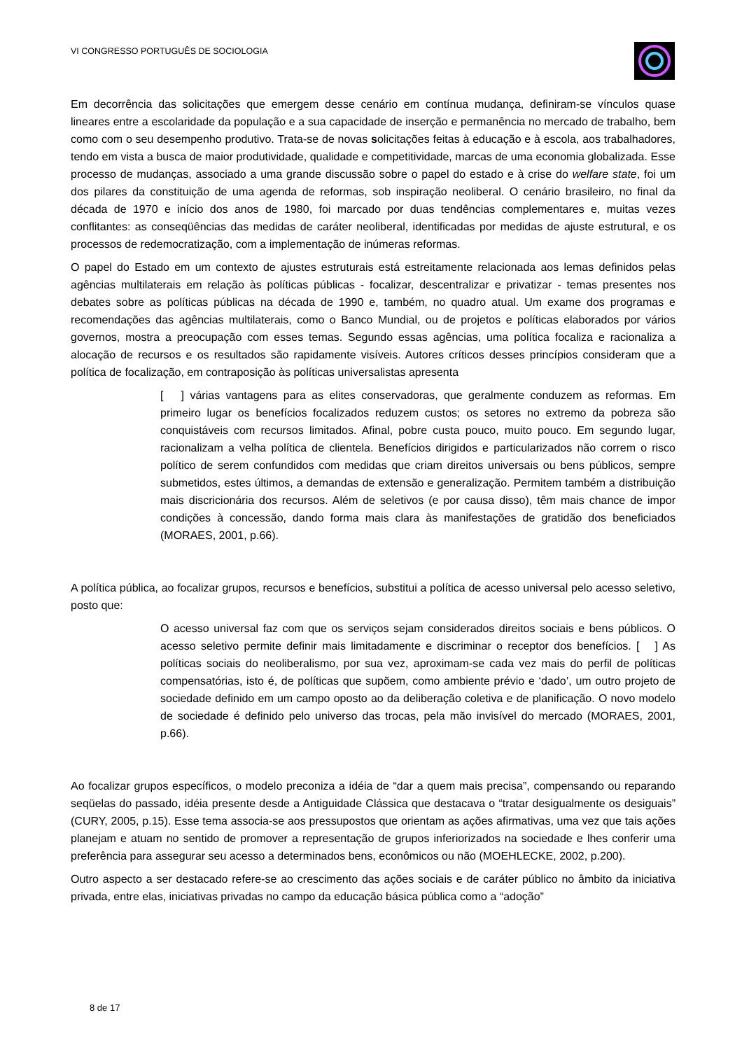VI CONGRESSO PORTUGUÊS DE SOCIOLOGIA
Em decorrência das solicitações que emergem desse cenário em contínua mudança, definiram-se vínculos quase lineares entre a escolaridade da população e a sua capacidade de inserção e permanência no mercado de trabalho, bem como com o seu desempenho produtivo. Trata-se de novas solicitações feitas à educação e à escola, aos trabalhadores, tendo em vista a busca de maior produtividade, qualidade e competitividade, marcas de uma economia globalizada. Esse processo de mudanças, associado a uma grande discussão sobre o papel do estado e à crise do welfare state, foi um dos pilares da constituição de uma agenda de reformas, sob inspiração neoliberal. O cenário brasileiro, no final da década de 1970 e início dos anos de 1980, foi marcado por duas tendências complementares e, muitas vezes conflitantes: as conseqüências das medidas de caráter neoliberal, identificadas por medidas de ajuste estrutural, e os processos de redemocratização, com a implementação de inúmeras reformas.
O papel do Estado em um contexto de ajustes estruturais está estreitamente relacionada aos lemas definidos pelas agências multilaterais em relação às políticas públicas - focalizar, descentralizar e privatizar - temas presentes nos debates sobre as políticas públicas na década de 1990 e, também, no quadro atual. Um exame dos programas e recomendações das agências multilaterais, como o Banco Mundial, ou de projetos e políticas elaborados por vários governos, mostra a preocupação com esses temas. Segundo essas agências, uma política focaliza e racionaliza a alocação de recursos e os resultados são rapidamente visíveis. Autores críticos desses princípios consideram que a política de focalização, em contraposição às políticas universalistas apresenta
[ ] várias vantagens para as elites conservadoras, que geralmente conduzem as reformas. Em primeiro lugar os benefícios focalizados reduzem custos; os setores no extremo da pobreza são conquistáveis com recursos limitados. Afinal, pobre custa pouco, muito pouco. Em segundo lugar, racionalizam a velha política de clientela. Benefícios dirigidos e particularizados não correm o risco político de serem confundidos com medidas que criam direitos universais ou bens públicos, sempre submetidos, estes últimos, a demandas de extensão e generalização. Permitem também a distribuição mais discricionária dos recursos. Além de seletivos (e por causa disso), têm mais chance de impor condições à concessão, dando forma mais clara às manifestações de gratidão dos beneficiados (MORAES, 2001, p.66).
A política pública, ao focalizar grupos, recursos e benefícios, substitui a política de acesso universal pelo acesso seletivo, posto que:
O acesso universal faz com que os serviços sejam considerados direitos sociais e bens públicos. O acesso seletivo permite definir mais limitadamente e discriminar o receptor dos benefícios. [ ] As políticas sociais do neoliberalismo, por sua vez, aproximam-se cada vez mais do perfil de políticas compensatórias, isto é, de políticas que supõem, como ambiente prévio e ‘dado’, um outro projeto de sociedade definido em um campo oposto ao da deliberação coletiva e de planificação. O novo modelo de sociedade é definido pelo universo das trocas, pela mão invisível do mercado (MORAES, 2001, p.66).
Ao focalizar grupos específicos, o modelo preconiza a idéia de “dar a quem mais precisa”, compensando ou reparando seqüelas do passado, idéia presente desde a Antiguidade Clássica que destacava o “tratar desigualmente os desiguais” (CURY, 2005, p.15). Esse tema associa-se aos pressupostos que orientam as ações afirmativas, uma vez que tais ações planejam e atuam no sentido de promover a representação de grupos inferiorizados na sociedade e lhes conferir uma preferência para assegurar seu acesso a determinados bens, econômicos ou não (MOEHLECKE, 2002, p.200).
Outro aspecto a ser destacado refere-se ao crescimento das ações sociais e de caráter público no âmbito da iniciativa privada, entre elas, iniciativas privadas no campo da educação básica pública como a “adoção”
8 de 17